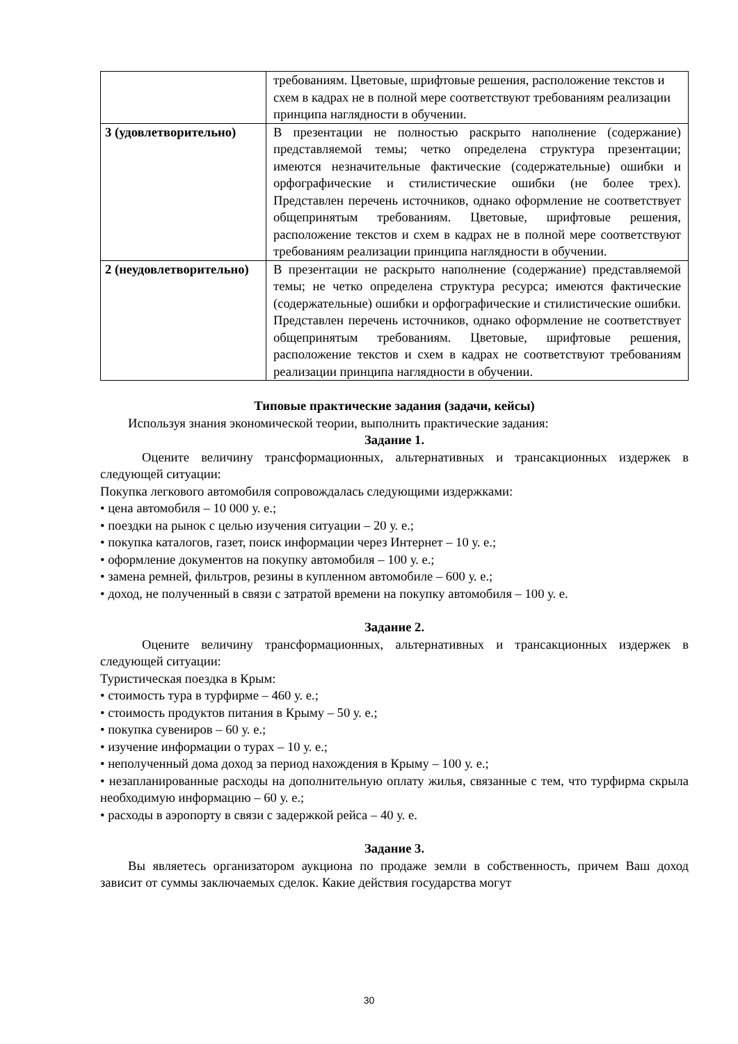| | требованиям. Цветовые, шрифтовые решения, расположение текстов и схем в кадрах не в полной мере соответствуют требованиям реализации принципа наглядности в обучении. |
| 3 (удовлетворительно) | В презентации не полностью раскрыто наполнение (содержание) представляемой темы; четко определена структура презентации; имеются незначительные фактические (содержательные) ошибки и орфографические и стилистические ошибки (не более трех). Представлен перечень источников, однако оформление не соответствует общепринятым требованиям. Цветовые, шрифтовые решения, расположение текстов и схем в кадрах не в полной мере соответствуют требованиям реализации принципа наглядности в обучении. |
| 2 (неудовлетворительно) | В презентации не раскрыто наполнение (содержание) представляемой темы; не четко определена структура ресурса; имеются фактические (содержательные) ошибки и орфографические и стилистические ошибки. Представлен перечень источников, однако оформление не соответствует общепринятым требованиям. Цветовые, шрифтовые решения, расположение текстов и схем в кадрах не соответствуют требованиям реализации принципа наглядности в обучении. |
Типовые практические задания (задачи, кейсы)
Используя знания экономической теории, выполнить практические задания:
Задание 1.
Оцените величину трансформационных, альтернативных и трансакционных издержек в следующей ситуации:
Покупка легкового автомобиля сопровождалась следующими издержками:
• цена автомобиля – 10 000 у. е.;
• поездки на рынок с целью изучения ситуации – 20 у. е.;
• покупка каталогов, газет, поиск информации через Интернет – 10 у. е.;
• оформление документов на покупку автомобиля – 100 у. е.;
• замена ремней, фильтров, резины в купленном автомобиле – 600 у. е.;
• доход, не полученный в связи с затратой времени на покупку автомобиля – 100 у. е.
Задание 2.
Оцените величину трансформационных, альтернативных и трансакционных издержек в следующей ситуации:
Туристическая поездка в Крым:
• стоимость тура в турфирме – 460 у. е.;
• стоимость продуктов питания в Крыму – 50 у. е.;
• покупка сувениров – 60 у. е.;
• изучение информации о турах – 10 у. е.;
• неполученный дома доход за период нахождения в Крыму – 100 у. е.;
• незапланированные расходы на дополнительную оплату жилья, связанные с тем, что турфирма скрыла необходимую информацию – 60 у. е.;
• расходы в аэропорту в связи с задержкой рейса – 40 у. е.
Задание 3.
Вы являетесь организатором аукциона по продаже земли в собственность, причем Ваш доход зависит от суммы заключаемых сделок. Какие действия государства могут
30